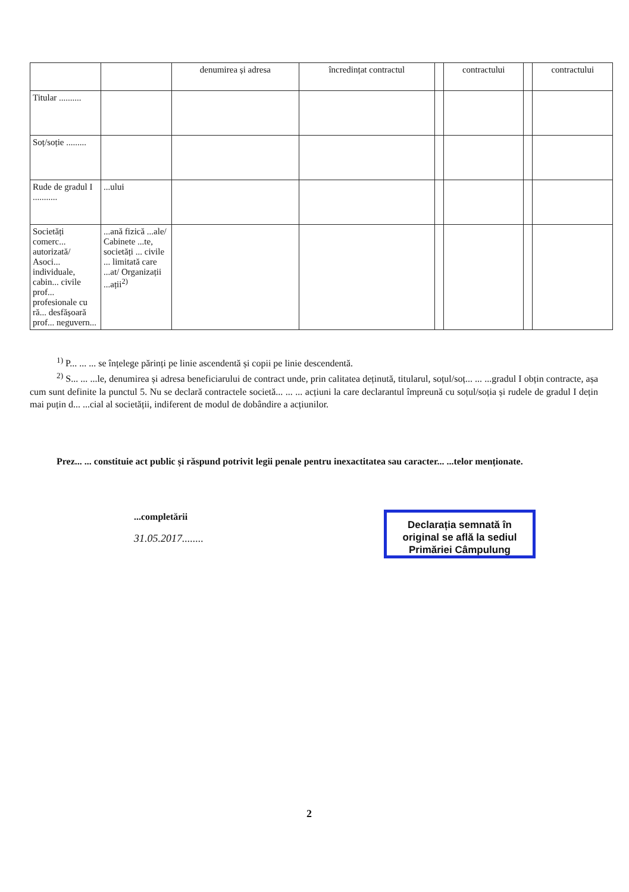| | | denumirea și adresa | încredințat contractul | | contractului | | contractului |
| --- | --- | --- | --- | --- | --- | --- | --- |
| Titular .......... | | | | | | | |
| Soț/soție ......... | | | | | | | |
| Rude de gradul I ........... | ...ului | | | | | | |
| Societăți comerc... autorizată/ Asoci... individuale, cabin... civile prof... profesionale cu ră... desfășoară prof... neguvern... | ...ană fizică ...ale/ Cabinete ...te, societăți ... civile ... limitată care ...at/ Organizații ...ații<sup>2)</sup> | | | | | | |
<sup>1)</sup> P... ... ... se înțelege părinți pe linie ascendentă și copii pe linie descendentă.
<sup>2)</sup> S... ... ...le, denumirea și adresa beneficiarului de contract unde, prin calitatea deținută, titularul, soțul/soț... ... ...gradul I obțin contracte, așa cum sunt definite la punctul 5. Nu se declară contractele societă... ... ... acțiuni la care declarantul împreună cu soțul/soția și rudele de gradul I dețin mai puțin d... ...cial al societății, indiferent de modul de dobândire a acțiunilor.
Prez... ... constituie act public și răspund potrivit legii penale pentru inexactitatea sau caracter... ...telor menționate.
...completării
31.05.2017........
Declarația semnată în
original se află la sediul
Primăriei Câmpulung
2